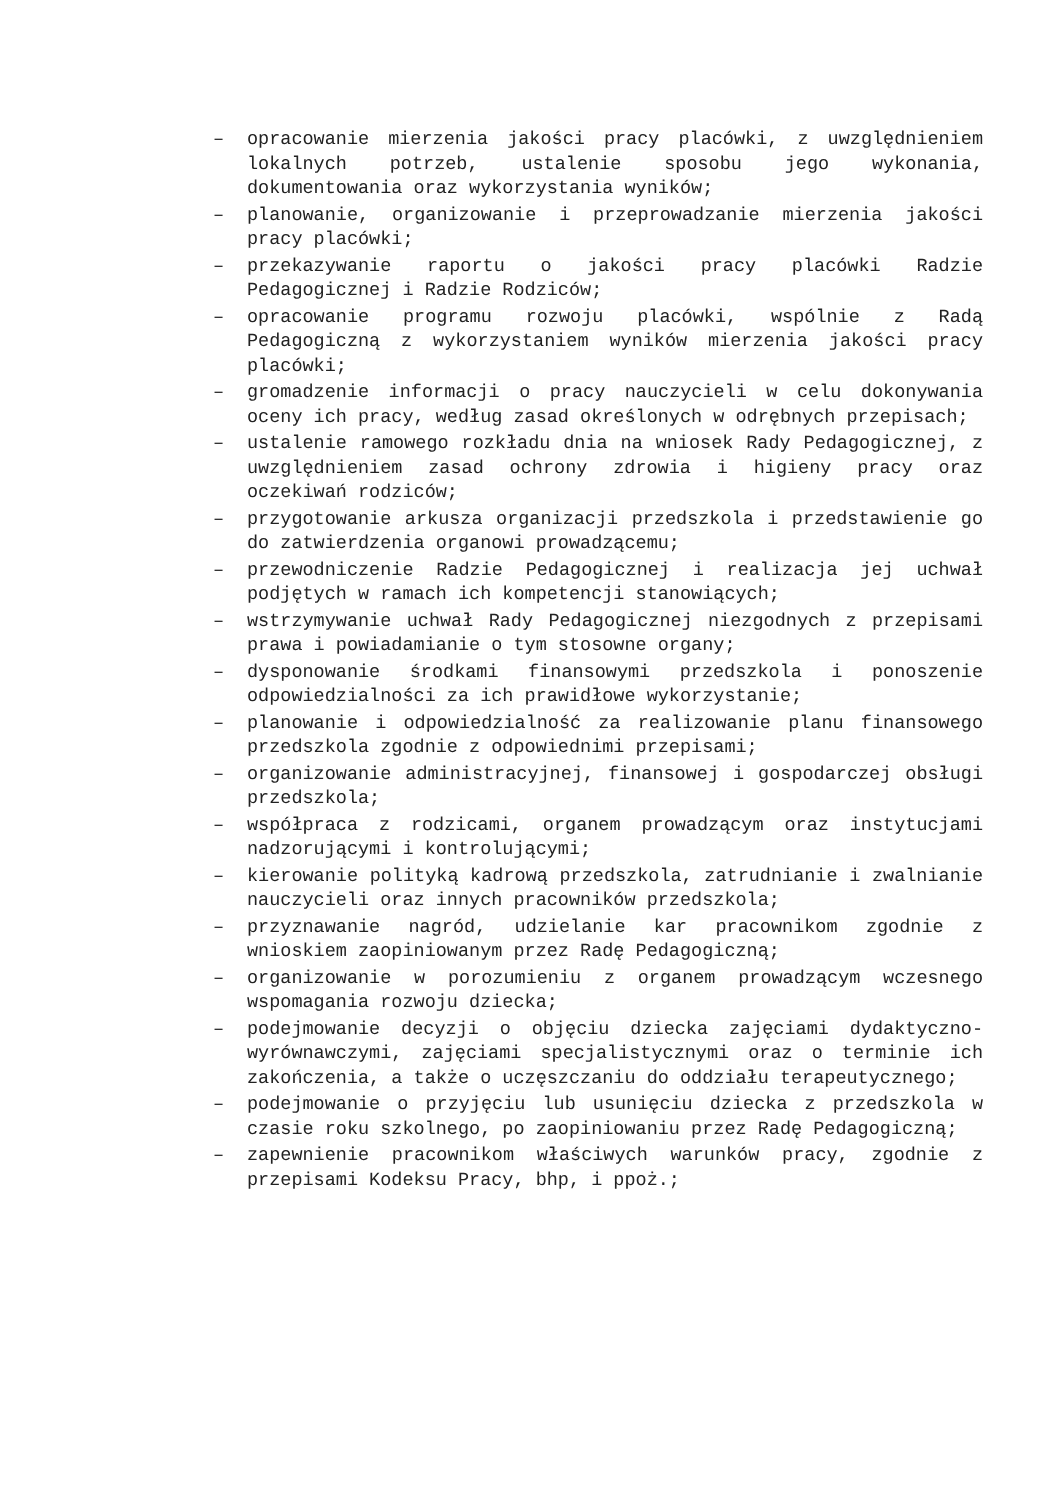– opracowanie mierzenia jakości pracy placówki, z uwzględnieniem lokalnych potrzeb, ustalenie sposobu jego wykonania, dokumentowania oraz wykorzystania wyników;
– planowanie, organizowanie i przeprowadzanie mierzenia jakości pracy placówki;
– przekazywanie raportu o jakości pracy placówki Radzie Pedagogicznej i Radzie Rodziców;
– opracowanie programu rozwoju placówki, wspólnie z Radą Pedagogiczną z wykorzystaniem wyników mierzenia jakości pracy placówki;
– gromadzenie informacji o pracy nauczycieli w celu dokonywania oceny ich pracy, według zasad określonych w odrębnych przepisach;
– ustalenie ramowego rozkładu dnia na wniosek Rady Pedagogicznej, z uwzględnieniem zasad ochrony zdrowia i higieny pracy oraz oczekiwań rodziców;
– przygotowanie arkusza organizacji przedszkola i przedstawienie go do zatwierdzenia organowi prowadzącemu;
– przewodniczenie Radzie Pedagogicznej i realizacja jej uchwał podjętych w ramach ich kompetencji stanowiących;
– wstrzymywanie uchwał Rady Pedagogicznej niezgodnych z przepisami prawa i powiadamianie o tym stosowne organy;
– dysponowanie środkami finansowymi przedszkola i ponoszenie odpowiedzialności za ich prawidłowe wykorzystanie;
– planowanie i odpowiedzialność za realizowanie planu finansowego przedszkola zgodnie z odpowiednimi przepisami;
– organizowanie administracyjnej, finansowej i gospodarczej obsługi przedszkola;
– współpraca z rodzicami, organem prowadzącym oraz instytucjami nadzorującymi i kontrolującymi;
– kierowanie polityką kadrową przedszkola, zatrudnianie i zwalnianie nauczycieli oraz innych pracowników przedszkola;
– przyznawanie nagród, udzielanie kar pracownikom zgodnie z wnioskiem zaopiniowanym przez Radę Pedagogiczną;
– organizowanie w porozumieniu z organem prowadzącym wczesnego wspomagania rozwoju dziecka;
– podejmowanie decyzji o objęciu dziecka zajęciami dydaktyczno-wyrównawczymi, zajęciami specjalistycznymi oraz o terminie ich zakończenia, a także o uczęszczaniu do oddziału terapeutycznego;
– podejmowanie o przyjęciu lub usunięciu dziecka z przedszkola w czasie roku szkolnego, po zaopiniowaniu przez Radę Pedagogiczną;
– zapewnienie pracownikom właściwych warunków pracy, zgodnie z przepisami Kodeksu Pracy, bhp, i ppoż.;